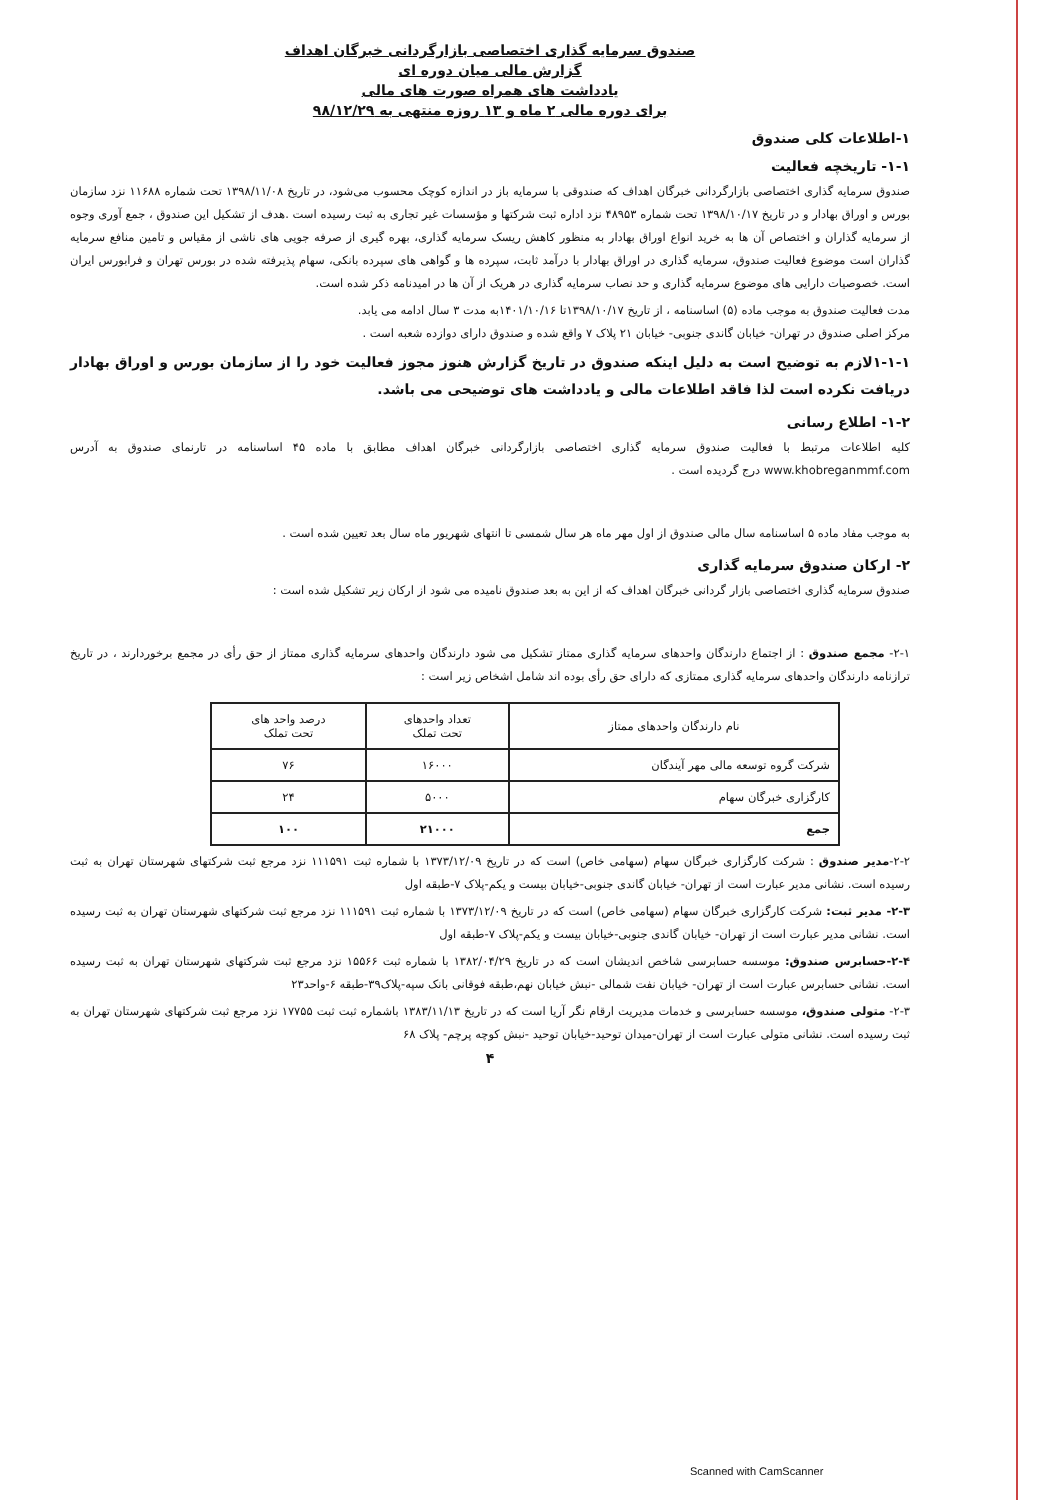صندوق سرمایه گذاری اختصاصی بازارگردانی خبرگان اهداف
گزارش مالی میان دوره ای
یادداشت های همراه صورت های مالی
برای دوره مالی ۲ ماه و ۱۳ روزه منتهی به ۹۸/۱۲/۲۹
۱-اطلاعات کلی صندوق
۱-۱- تاریخچه فعالیت
صندوق سرمایه گذاری اختصاصی بازارگردانی خبرگان اهداف که صندوقی با سرمایه باز در اندازه کوچک محسوب می‌شود، در تاریخ ۱۳۹۸/۱۱/۰۸ تحت شماره ۱۱۶۸۸ نزد سازمان بورس و اوراق بهادار و در تاریخ ۱۳۹۸/۱۰/۱۷ تحت شماره ۴۸۹۵۳ نزد اداره ثبت شرکتها و مؤسسات غیر تجاری به ثبت رسیده است .هدف از تشکیل این صندوق ، جمع آوری وجوه از سرمایه گذاران و اختصاص آن ها به خرید انواع اوراق بهادار به منظور کاهش ریسک سرمایه گذاری، بهره گیری از صرفه جویی های ناشی از مقیاس و تامین منافع سرمایه گذاران است موضوع فعالیت صندوق، سرمایه گذاری در اوراق بهادار با درآمد ثابت، سپرده ها و گواهی های سپرده بانکی، سهام پذیرفته شده در بورس تهران و فرابورس ایران است. خصوصیات دارایی های موضوع سرمایه گذاری و حد نصاب سرمایه گذاری در هریک از آن ها در امیدنامه ذکر شده است.
مدت فعالیت صندوق به موجب ماده (۵) اساسنامه ، از تاریخ ۱۳۹۸/۱۰/۱۷تا ۱۴۰۱/۱۰/۱۶به مدت ۳ سال ادامه می یابد.
مرکز اصلی صندوق در تهران- خیابان گاندی جنوبی- خیابان ۲۱ پلاک ۷ واقع شده و صندوق دارای دوازده شعبه است .
۱-۱-۱لازم به توضیح است به دلیل اینکه صندوق در تاریخ گزارش هنوز مجوز فعالیت خود را از سازمان بورس و اوراق بهادار دریافت نکرده است لذا فاقد اطلاعات مالی و یادداشت های توضیحی می باشد.
۱-۲- اطلاع رسانی
کلیه اطلاعات مرتبط با فعالیت صندوق سرمایه گذاری اختصاصی بازارگردانی خبرگان اهداف مطابق با ماده ۴۵ اساسنامه در تارنمای صندوق به آدرس www.khobreganmmf.com درج گردیده است .
به موجب مفاد ماده ۵ اساسنامه سال مالی صندوق از اول مهر ماه هر سال شمسی تا انتهای شهریور ماه سال بعد تعیین شده است .
۲- ارکان صندوق سرمایه گذاری
صندوق سرمایه گذاری اختصاصی بازار گردانی خبرگان اهداف که از این به بعد صندوق نامیده می شود از ارکان زیر تشکیل شده است :
۲-۱- مجمع صندوق : از اجتماع دارندگان واحدهای سرمایه گذاری ممتاز تشکیل می شود دارندگان واحدهای سرمایه گذاری ممتاز از حق رأی در مجمع برخوردارند ، در تاریخ ترازنامه دارندگان واحدهای سرمایه گذاری ممتازی که دارای حق رأی بوده اند شامل اشخاص زیر است :
| نام دارندگان واحدهای ممتاز | تعداد واحدهای تحت تملک | درصد واحد های تحت تملک |
| --- | --- | --- |
| شرکت گروه توسعه مالی مهر آیندگان | ۱۶۰۰۰ | ۷۶ |
| کارگزاری خبرگان سهام | ۵۰۰۰ | ۲۴ |
| جمع | ۲۱۰۰۰ | ۱۰۰ |
۲-۲-مدیر صندوق : شرکت کارگزاری خبرگان سهام (سهامی خاص) است که در تاریخ ۱۳۷۳/۱۲/۰۹ با شماره ثبت ۱۱۱۵۹۱ نزد مرجع ثبت شرکتهای شهرستان تهران به ثبت رسیده است. نشانی مدیر عبارت است از تهران- خیابان گاندی جنوبی-خیابان بیست و یکم-پلاک ۷-طبقه اول
۲-۳- مدیر ثبت: شرکت کارگزاری خبرگان سهام (سهامی خاص) است که در تاریخ ۱۳۷۳/۱۲/۰۹ با شماره ثبت ۱۱۱۵۹۱ نزد مرجع ثبت شرکتهای شهرستان تهران به ثبت رسیده است. نشانی مدیر عبارت است از تهران- خیابان گاندی جنوبی-خیابان بیست و یکم-پلاک ۷-طبقه اول
۲-۴-حسابرس صندوق: موسسه حسابرسی شاخص اندیشان است که در تاریخ ۱۳۸۲/۰۴/۲۹ با شماره ثبت ۱۵۵۶۶ نزد مرجع ثبت شرکتهای شهرستان تهران به ثبت رسیده است. نشانی حسابرس عبارت است از تهران- خیابان نفت شمالی -نبش خیابان نهم،طبقه فوقانی بانک سپه-پلاک۳۹-طبقه ۶-واحد۲۳
۲-۳- متولی صندوق، موسسه حسابرسی و خدمات مدیریت ارقام نگر آریا است که در تاریخ ۱۳۸۳/۱۱/۱۳ باشماره ثبت ثبت ۱۷۷۵۵ نزد مرجع ثبت شرکتهای شهرستان تهران به ثبت رسیده است. نشانی متولی عبارت است از تهران-میدان توحید-خیابان توحید -نبش کوچه پرچم- پلاک ۶۸
۴
Scanned with CamScanner